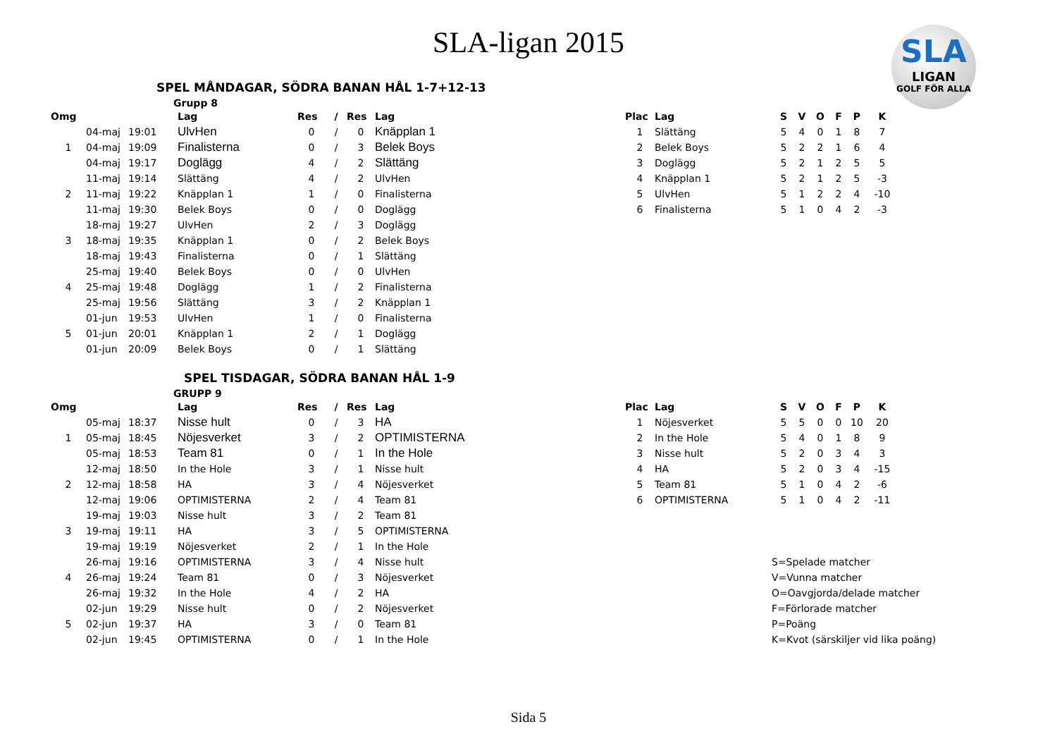SLA-ligan 2015
SLA
LIGAN
GOLF FÖR ALLA
SPEL MÅNDAGAR, SÖDRA BANAN HÅL 1-7+12-13
Grupp 8
| Omg | | | Lag | Res | / | Res | Lag |
| --- | --- | --- | --- | --- | --- | --- | --- |
| | 04-maj | 19:01 | UlvHen | 0 | / | 0 | Knäpplan 1 |
| 1 | 04-maj | 19:09 | Finalisterna | 0 | / | 3 | Belek Boys |
| | 04-maj | 19:17 | Doglägg | 4 | / | 2 | Slättäng |
| | 11-maj | 19:14 | Slättäng | 4 | / | 2 | UlvHen |
| 2 | 11-maj | 19:22 | Knäpplan 1 | 1 | / | 0 | Finalisterna |
| | 11-maj | 19:30 | Belek Boys | 0 | / | 0 | Doglägg |
| | 18-maj | 19:27 | UlvHen | 2 | / | 3 | Doglägg |
| 3 | 18-maj | 19:35 | Knäpplan 1 | 0 | / | 2 | Belek Boys |
| | 18-maj | 19:43 | Finalisterna | 0 | / | 1 | Slättäng |
| | 25-maj | 19:40 | Belek Boys | 0 | / | 0 | UlvHen |
| 4 | 25-maj | 19:48 | Doglägg | 1 | / | 2 | Finalisterna |
| | 25-maj | 19:56 | Slättäng | 3 | / | 2 | Knäpplan 1 |
| | 01-jun | 19:53 | UlvHen | 1 | / | 0 | Finalisterna |
| 5 | 01-jun | 20:01 | Knäpplan 1 | 2 | / | 1 | Doglägg |
| | 01-jun | 20:09 | Belek Boys | 0 | / | 1 | Slättäng |
| Plac | Lag | S | V | O | F | P | K |
| --- | --- | --- | --- | --- | --- | --- | --- |
| 1 | Slättäng | 5 | 4 | 0 | 1 | 8 | 7 |
| 2 | Belek Boys | 5 | 2 | 2 | 1 | 6 | 4 |
| 3 | Doglägg | 5 | 2 | 1 | 2 | 5 | 5 |
| 4 | Knäpplan 1 | 5 | 2 | 1 | 2 | 5 | -3 |
| 5 | UlvHen | 5 | 1 | 2 | 2 | 4 | -10 |
| 6 | Finalisterna | 5 | 1 | 0 | 4 | 2 | -3 |
SPEL TISDAGAR, SÖDRA BANAN HÅL 1-9
GRUPP 9
| Omg | | | Lag | Res | / | Res | Lag |
| --- | --- | --- | --- | --- | --- | --- | --- |
| | 05-maj | 18:37 | Nisse hult | 0 | / | 3 | HA |
| 1 | 05-maj | 18:45 | Nöjesverket | 3 | / | 2 | OPTIMISTERNA |
| | 05-maj | 18:53 | Team 81 | 0 | / | 1 | In the Hole |
| | 12-maj | 18:50 | In the Hole | 3 | / | 1 | Nisse hult |
| 2 | 12-maj | 18:58 | HA | 3 | / | 4 | Nöjesverket |
| | 12-maj | 19:06 | OPTIMISTERNA | 2 | / | 4 | Team 81 |
| | 19-maj | 19:03 | Nisse hult | 3 | / | 2 | Team 81 |
| 3 | 19-maj | 19:11 | HA | 3 | / | 5 | OPTIMISTERNA |
| | 19-maj | 19:19 | Nöjesverket | 2 | / | 1 | In the Hole |
| | 26-maj | 19:16 | OPTIMISTERNA | 3 | / | 4 | Nisse hult |
| 4 | 26-maj | 19:24 | Team 81 | 0 | / | 3 | Nöjesverket |
| | 26-maj | 19:32 | In the Hole | 4 | / | 2 | HA |
| | 02-jun | 19:29 | Nisse hult | 0 | / | 2 | Nöjesverket |
| 5 | 02-jun | 19:37 | HA | 3 | / | 0 | Team 81 |
| | 02-jun | 19:45 | OPTIMISTERNA | 0 | / | 1 | In the Hole |
| Plac | Lag | S | V | O | F | P | K |
| --- | --- | --- | --- | --- | --- | --- | --- |
| 1 | Nöjesverket | 5 | 5 | 0 | 0 | 10 | 20 |
| 2 | In the Hole | 5 | 4 | 0 | 1 | 8 | 9 |
| 3 | Nisse hult | 5 | 2 | 0 | 3 | 4 | 3 |
| 4 | HA | 5 | 2 | 0 | 3 | 4 | -15 |
| 5 | Team 81 | 5 | 1 | 0 | 4 | 2 | -6 |
| 6 | OPTIMISTERNA | 5 | 1 | 0 | 4 | 2 | -11 |
S=Spelade matcher
V=Vunna matcher
O=Oavgjorda/delade matcher
F=Förlorade matcher
P=Poäng
K=Kvot (särskiljer vid lika poäng)
Sida 5